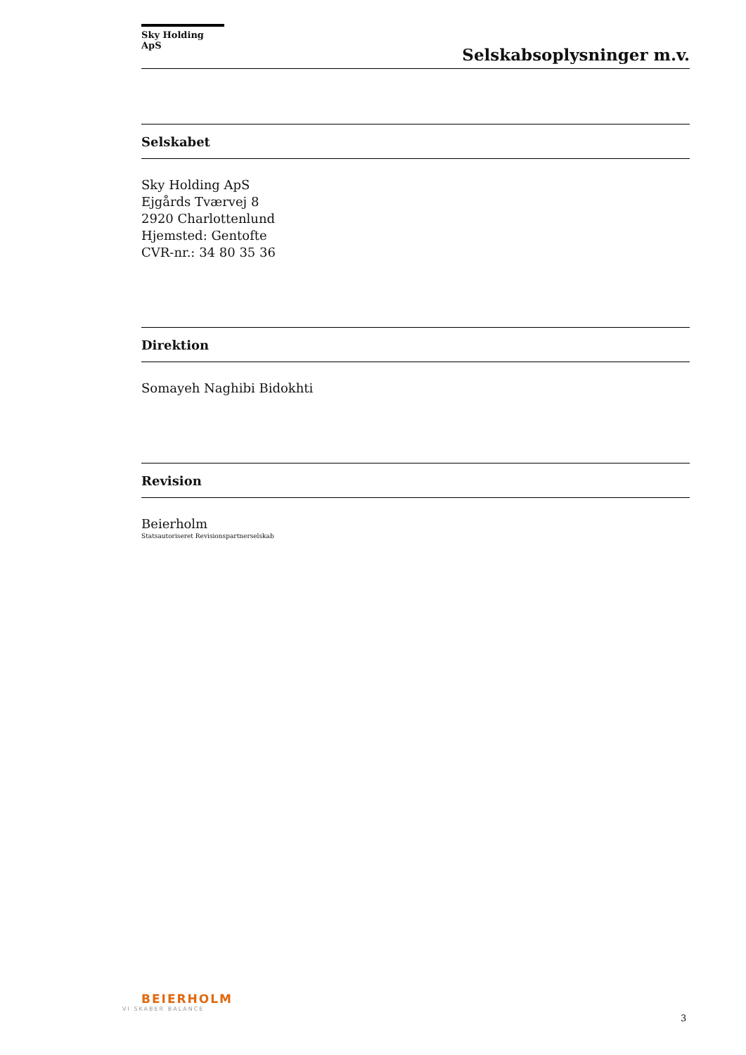Sky Holding ApS
Selskabsoplysninger m.v.
Selskabet
Sky Holding ApS
Ejgårds Tværvej 8
2920 Charlottenlund
Hjemsted: Gentofte
CVR-nr.: 34 80 35 36
Direktion
Somayeh Naghibi Bidokhti
Revision
Beierholm
Statsautoriseret Revisionspartnerselskab
BEIERHOLM
VI SKABER BALANCE
3